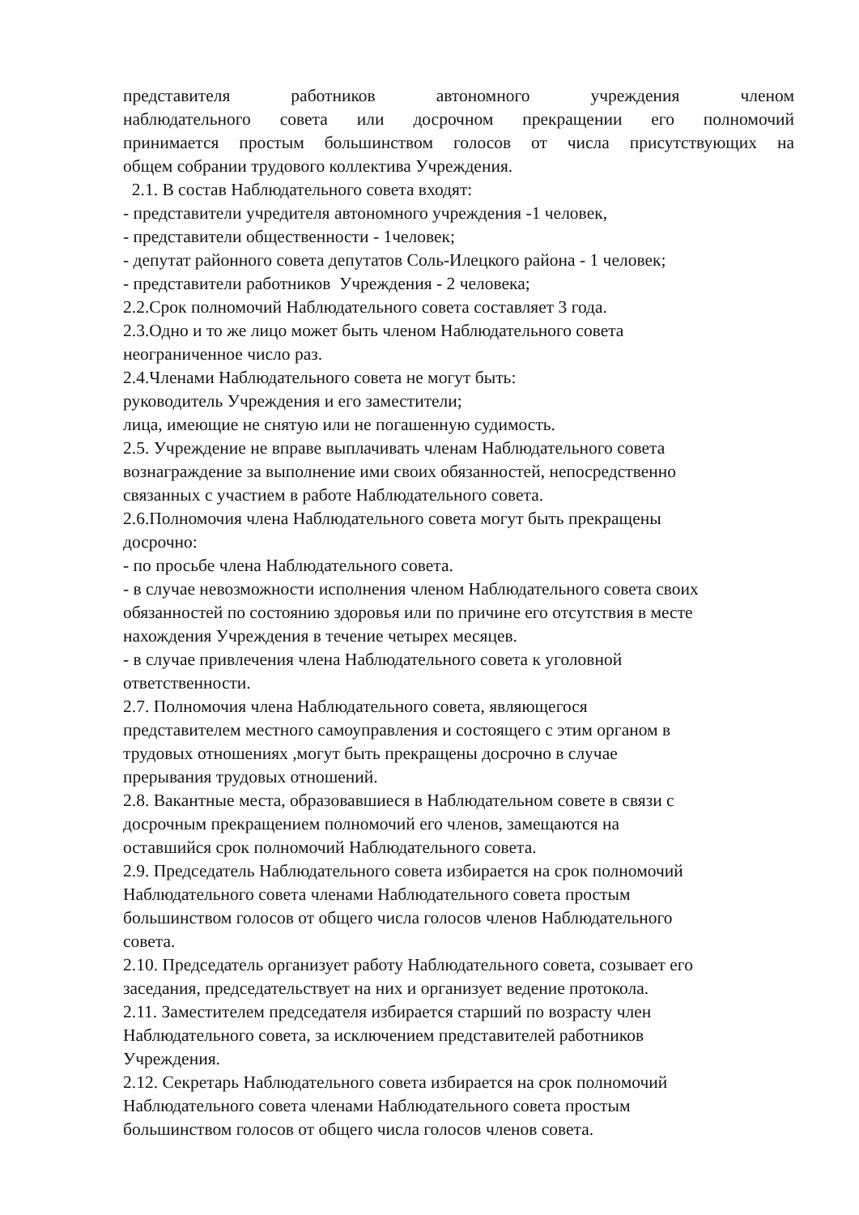представителя работников автономного учреждения членом
наблюдательного совета или досрочном прекращении его полномочий
принимается простым большинством голосов от числа присутствующих на
общем собрании трудового коллектива Учреждения.
2.1. В состав Наблюдательного совета входят:
- представители учредителя автономного учреждения -1 человек,
- представители общественности - 1человек;
- депутат районного совета депутатов Соль-Илецкого района - 1 человек;
- представители работников Учреждения - 2 человека;
2.2.Срок полномочий Наблюдательного совета составляет 3 года.
2.3.Одно и то же лицо может быть членом Наблюдательного совета
неограниченное число раз.
2.4.Членами Наблюдательного совета не могут быть:
руководитель Учреждения и его заместители;
лица, имеющие не снятую или не погашенную судимость.
2.5. Учреждение не вправе выплачивать членам Наблюдательного совета
вознаграждение за выполнение ими своих обязанностей, непосредственно
связанных с участием в работе Наблюдательного совета.
2.6.Полномочия члена Наблюдательного совета могут быть прекращены
досрочно:
- по просьбе члена Наблюдательного совета.
- в случае невозможности исполнения членом Наблюдательного совета своих
обязанностей по состоянию здоровья или по причине его отсутствия в месте
нахождения Учреждения в течение четырех месяцев.
- в случае привлечения члена Наблюдательного совета к уголовной
ответственности.
2.7. Полномочия члена Наблюдательного совета, являющегося
представителем местного самоуправления и состоящего с этим органом в
трудовых отношениях ,могут быть прекращены досрочно в случае
прерывания трудовых отношений.
2.8. Вакантные места, образовавшиеся в Наблюдательном совете в связи с
досрочным прекращением полномочий его членов, замещаются на
оставшийся срок полномочий Наблюдательного совета.
2.9. Председатель Наблюдательного совета избирается на срок полномочий
Наблюдательного совета членами Наблюдательного совета простым
большинством голосов от общего числа голосов членов Наблюдательного
совета.
2.10. Председатель организует работу Наблюдательного совета, созывает его
заседания, председательствует на них и организует ведение протокола.
2.11. Заместителем председателя избирается старший по возрасту член
Наблюдательного совета, за исключением представителей работников
Учреждения.
2.12. Секретарь Наблюдательного совета избирается на срок полномочий
Наблюдательного совета членами Наблюдательного совета простым
большинством голосов от общего числа голосов членов совета.